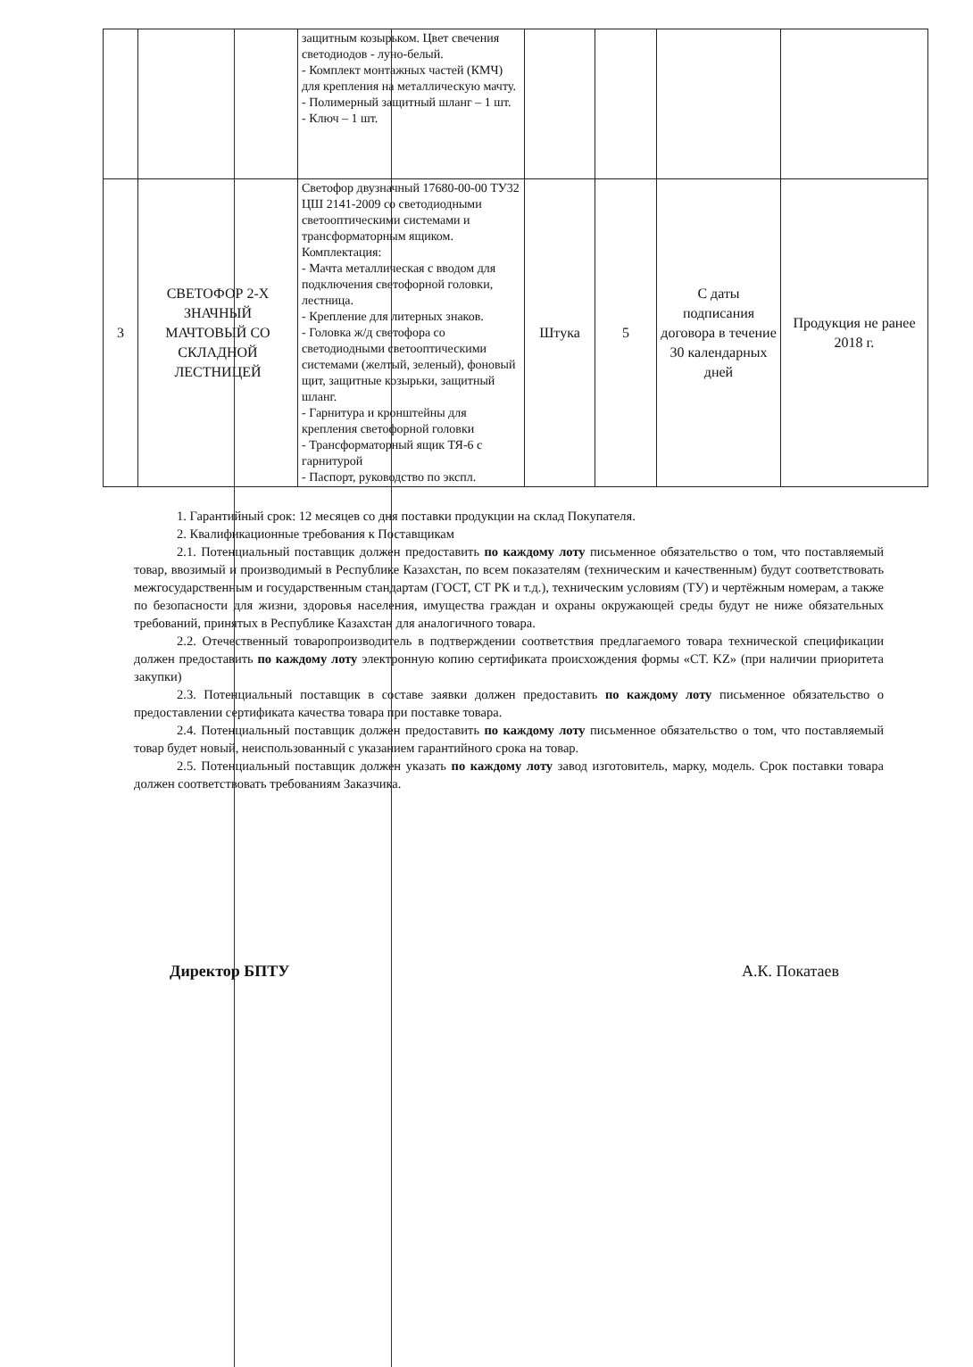| | | защитным козырьком. Цвет свечения светодиодов - луно-белый. - Комплект монтажных частей (КМЧ) для крепления на металлическую мачту. - Полимерный защитный шланг – 1 шт. - Ключ – 1 шт. | | | | |
| 3 | СВЕТОФОР 2-Х ЗНАЧНЫЙ МАЧТОВЫЙ СО СКЛАДНОЙ ЛЕСТНИЦЕЙ | Светофор двузначный 17680-00-00 ТУ32 ЦШ 2141-2009 со светодиодными светооптическими системами и трансформаторным ящиком. Комплектация: - Мачта металлическая с вводом для подключения светофорной головки, лестница. - Крепление для литерных знаков. - Головка ж/д светофора со светодиодными светооптическими системами (желтый, зеленый), фоновый щит, защитные козырьки, защитный шланг. - Гарнитура и кронштейны для крепления светофорной головки - Трансформаторный ящик ТЯ-6 с гарнитурой - Паспорт, руководство по экспл. | Штука | 5 | С даты подписания договора в течение 30 календарных дней | Продукция не ранее 2018 г. |
1. Гарантийный срок: 12 месяцев со дня поставки продукции на склад Покупателя.
2. Квалификационные требования к Поставщикам
2.1. Потенциальный поставщик должен предоставить по каждому лоту письменное обязательство о том, что поставляемый товар, ввозимый и производимый в Республике Казахстан, по всем показателям (техническим и качественным) будут соответствовать межгосударственным и государственным стандартам (ГОСТ, СТ РК и т.д.), техническим условиям (ТУ) и чертёжным номерам, а также по безопасности для жизни, здоровья населения, имущества граждан и охраны окружающей среды будут не ниже обязательных требований, принятых в Республике Казахстан для аналогичного товара.
2.2. Отечественный товаропроизводитель в подтверждении соответствия предлагаемого товара технической спецификации должен предоставить по каждому лоту электронную копию сертификата происхождения формы «СТ. KZ» (при наличии приоритета закупки)
2.3. Потенциальный поставщик в составе заявки должен предоставить по каждому лоту письменное обязательство о предоставлении сертификата качества товара при поставке товара.
2.4. Потенциальный поставщик должен предоставить по каждому лоту письменное обязательство о том, что поставляемый товар будет новый, неиспользованный с указанием гарантийного срока на товар.
2.5. Потенциальный поставщик должен указать по каждому лоту завод изготовитель, марку, модель. Срок поставки товара должен соответствовать требованиям Заказчика.
Директор БПТУ А.К. Покатаев